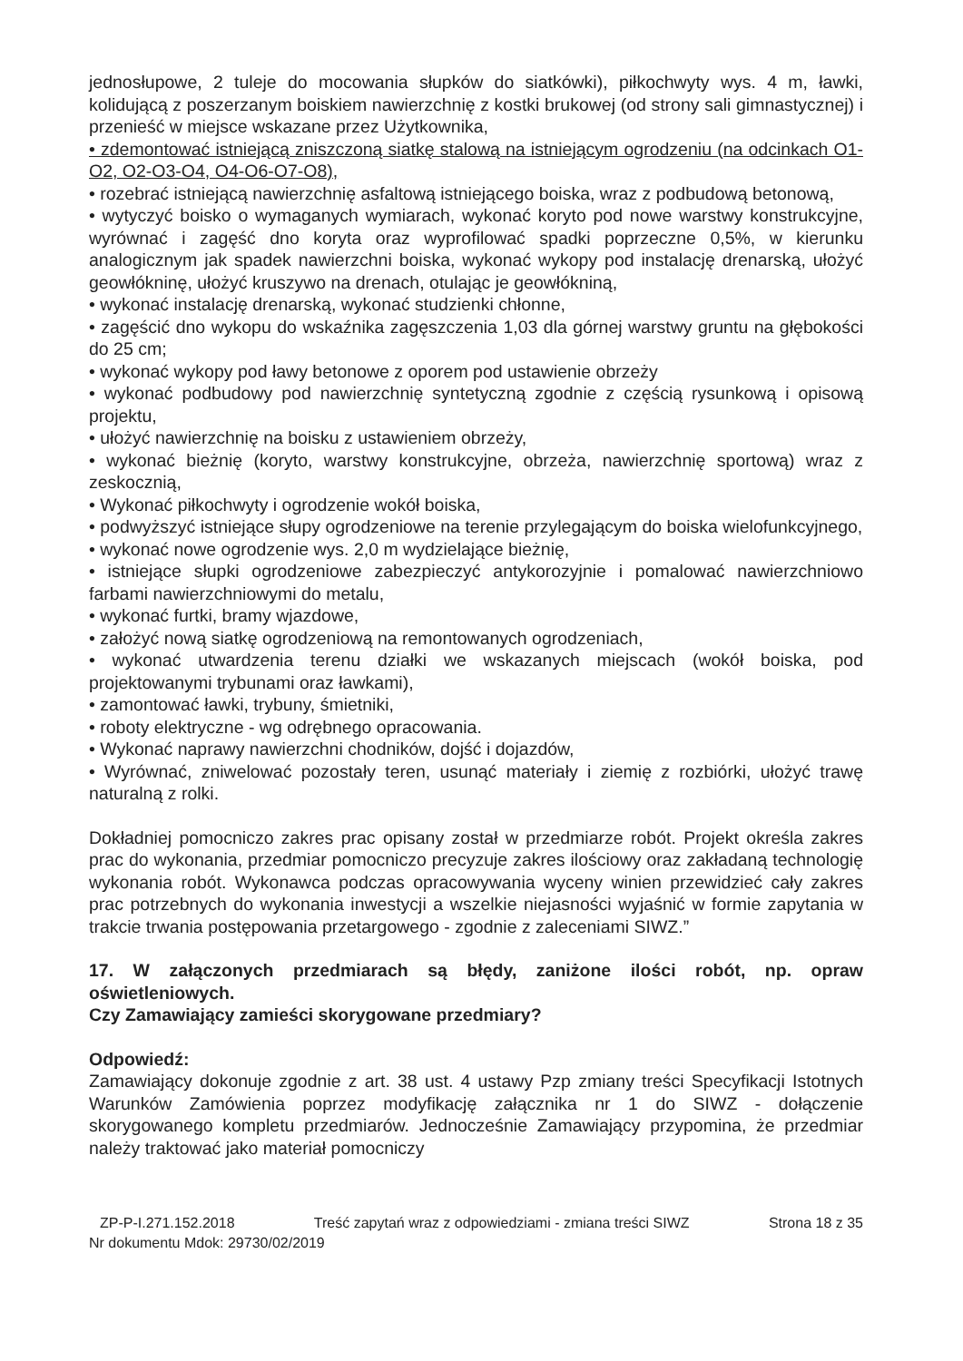jednosłupowe, 2 tuleje do mocowania słupków do siatkówki), piłkochwyty wys. 4 m, ławki, kolidującą z poszerzanym boiskiem nawierzchnię z kostki brukowej (od strony sali gimnastycznej) i przenieść w miejsce wskazane przez Użytkownika,
• zdemontować istniejącą zniszczoną siatkę stalową na istniejącym ogrodzeniu (na odcinkach O1-O2, O2-O3-O4, O4-O6-O7-O8),
• rozebrać istniejącą nawierzchnię asfaltową istniejącego boiska, wraz z podbudową betonową,
• wytyczyć boisko o wymaganych wymiarach, wykonać koryto pod nowe warstwy konstrukcyjne, wyrównać i zagęść dno koryta oraz wyprofilować spadki poprzeczne 0,5%, w kierunku analogicznym jak spadek nawierzchni boiska, wykonać wykopy pod instalację drenarską, ułożyć geowłókninę, ułożyć kruszywo na drenach, otulając je geowłókniną,
• wykonać instalację drenarską, wykonać studzienki chłonne,
• zagęścić dno wykopu do wskaźnika zagęszczenia 1,03 dla górnej warstwy gruntu na głębokości do 25 cm;
• wykonać wykopy pod ławy betonowe z oporem pod ustawienie obrzeży
• wykonać podbudowy pod nawierzchnię syntetyczną zgodnie z częścią rysunkową i opisową projektu,
• ułożyć nawierzchnię na boisku z ustawieniem obrzeży,
• wykonać bieżnię (koryto, warstwy konstrukcyjne, obrzeża, nawierzchnię sportową) wraz z zeskocznią,
• Wykonać piłkochwyty i ogrodzenie wokół boiska,
• podwyższyć istniejące słupy ogrodzeniowe na terenie przylegającym do boiska wielofunkcyjnego,
• wykonać nowe ogrodzenie wys. 2,0 m wydzielające bieżnię,
• istniejące słupki ogrodzeniowe zabezpieczyć antykorozyjnie i pomalować nawierzchniowo farbami nawierzchniowymi do metalu,
• wykonać furtki, bramy wjazdowe,
• założyć nową siatkę ogrodzeniową na remontowanych ogrodzeniach,
• wykonać utwardzenia terenu działki we wskazanych miejscach (wokół boiska, pod projektowanymi trybunami oraz ławkami),
• zamontować ławki, trybuny, śmietniki,
• roboty elektryczne - wg odrębnego opracowania.
• Wykonać naprawy nawierzchni chodników, dojść i dojazdów,
• Wyrównać, zniwelować pozostały teren, usunąć materiały i ziemię z rozbiórki, ułożyć trawę naturalną z rolki.
Dokładniej pomocniczo zakres prac opisany został w przedmiarze robót. Projekt określa zakres prac do wykonania, przedmiar pomocniczo precyzuje zakres ilościowy oraz zakładaną technologię wykonania robót. Wykonawca podczas opracowywania wyceny winien przewidzieć cały zakres prac potrzebnych do wykonania inwestycji a wszelkie niejasności wyjaśnić w formie zapytania w trakcie trwania postępowania przetargowego - zgodnie z zaleceniami SIWZ.”
17. W załączonych przedmiarach są błędy, zaniżone ilości robót, np. opraw oświetleniowych.
Czy Zamawiający zamieści skorygowane przedmiary?
Odpowiedź:
Zamawiający dokonuje zgodnie z art. 38 ust. 4 ustawy Pzp zmiany treści Specyfikacji Istotnych Warunków Zamówienia poprzez modyfikację załącznika nr 1 do SIWZ - dołączenie skorygowanego kompletu przedmiarów. Jednocześnie Zamawiający przypomina, że przedmiar należy traktować jako materiał pomocniczy
ZP-P-I.271.152.2018 Treść zapytań wraz z odpowiedziami - zmiana treści SIWZ Strona 18 z 35
Nr dokumentu Mdok: 29730/02/2019